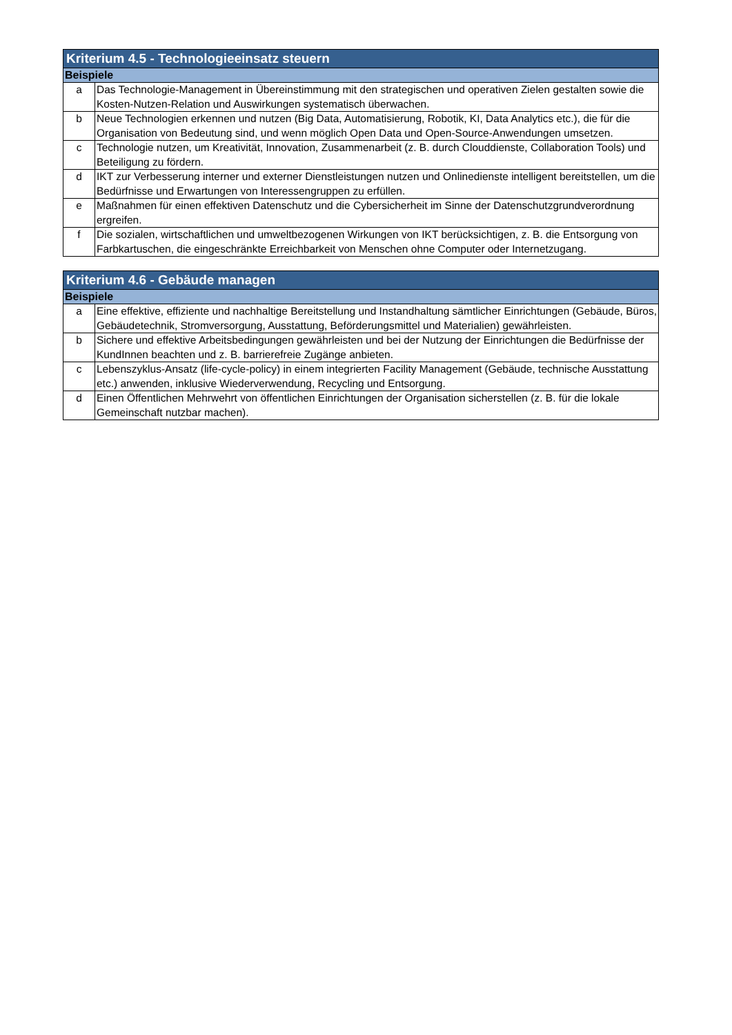| Kriterium 4.5 - Technologieeinsatz steuern | |
| --- | --- |
| Beispiele | |
| a | Das Technologie-Management in Übereinstimmung mit den strategischen und operativen Zielen gestalten sowie die Kosten-Nutzen-Relation und Auswirkungen systematisch überwachen. |
| b | Neue Technologien erkennen und nutzen (Big Data, Automatisierung, Robotik, KI, Data Analytics etc.), die für die Organisation von Bedeutung sind, und wenn möglich Open Data und Open-Source-Anwendungen umsetzen. |
| c | Technologie nutzen, um Kreativität, Innovation, Zusammenarbeit (z. B. durch Clouddienste, Collaboration Tools) und Beteiligung zu fördern. |
| d | IKT zur Verbesserung interner und externer Dienstleistungen nutzen und Onlinedienste intelligent bereitstellen, um die Bedürfnisse und Erwartungen von Interessengruppen zu erfüllen. |
| e | Maßnahmen für einen effektiven Datenschutz und die Cybersicherheit im Sinne der Datenschutzgrundverordnung ergreifen. |
| f | Die sozialen, wirtschaftlichen und umweltbezogenen Wirkungen von IKT berücksichtigen, z. B. die Entsorgung von Farbkartuschen, die eingeschränkte Erreichbarkeit von Menschen ohne Computer oder Internetzugang. |
| Kriterium 4.6 - Gebäude managen | |
| --- | --- |
| Beispiele | |
| a | Eine effektive, effiziente und nachhaltige Bereitstellung und Instandhaltung sämtlicher Einrichtungen (Gebäude, Büros, Gebäudetechnik, Stromversorgung, Ausstattung, Beförderungsmittel und Materialien) gewährleisten. |
| b | Sichere und effektive Arbeitsbedingungen gewährleisten und bei der Nutzung der Einrichtungen die Bedürfnisse der KundInnen beachten und z. B. barrierefreie Zugänge anbieten. |
| c | Lebenszyklus-Ansatz (life-cycle-policy) in einem integrierten Facility Management (Gebäude, technische Ausstattung etc.) anwenden, inklusive Wiederverwendung, Recycling und Entsorgung. |
| d | Einen Öffentlichen Mehrwehrt von öffentlichen Einrichtungen der Organisation sicherstellen (z. B. für die lokale Gemeinschaft nutzbar machen). |